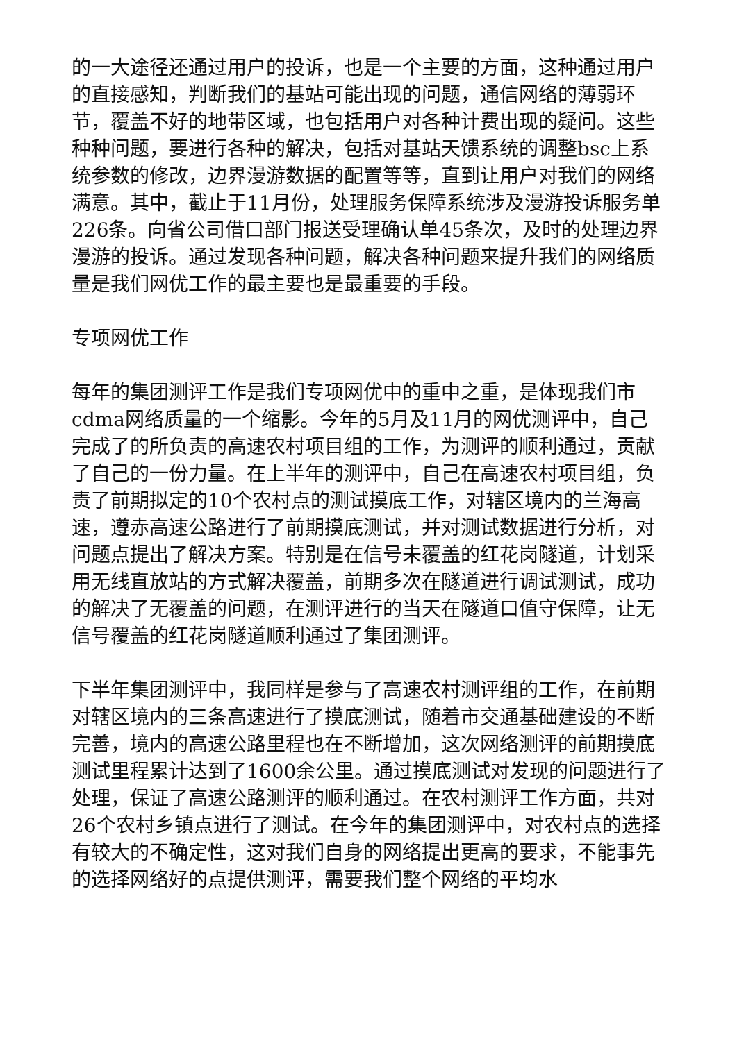的一大途径还通过用户的投诉，也是一个主要的方面，这种通过用户的直接感知，判断我们的基站可能出现的问题，通信网络的薄弱环节，覆盖不好的地带区域，也包括用户对各种计费出现的疑问。这些种种问题，要进行各种的解决，包括对基站天馈系统的调整bsc上系统参数的修改，边界漫游数据的配置等等，直到让用户对我们的网络满意。其中，截止于11月份，处理服务保障系统涉及漫游投诉服务单226条。向省公司借口部门报送受理确认单45条次，及时的处理边界漫游的投诉。通过发现各种问题，解决各种问题来提升我们的网络质量是我们网优工作的最主要也是最重要的手段。
专项网优工作
每年的集团测评工作是我们专项网优中的重中之重，是体现我们市cdma网络质量的一个缩影。今年的5月及11月的网优测评中，自己完成了的所负责的高速农村项目组的工作，为测评的顺利通过，贡献了自己的一份力量。在上半年的测评中，自己在高速农村项目组，负责了前期拟定的10个农村点的测试摸底工作，对辖区境内的兰海高速，遵赤高速公路进行了前期摸底测试，并对测试数据进行分析，对问题点提出了解决方案。特别是在信号未覆盖的红花岗隧道，计划采用无线直放站的方式解决覆盖，前期多次在隧道进行调试测试，成功的解决了无覆盖的问题，在测评进行的当天在隧道口值守保障，让无信号覆盖的红花岗隧道顺利通过了集团测评。
下半年集团测评中，我同样是参与了高速农村测评组的工作，在前期对辖区境内的三条高速进行了摸底测试，随着市交通基础建设的不断完善，境内的高速公路里程也在不断增加，这次网络测评的前期摸底测试里程累计达到了1600余公里。通过摸底测试对发现的问题进行了处理，保证了高速公路测评的顺利通过。在农村测评工作方面，共对26个农村乡镇点进行了测试。在今年的集团测评中，对农村点的选择有较大的不确定性，这对我们自身的网络提出更高的要求，不能事先的选择网络好的点提供测评，需要我们整个网络的平均水